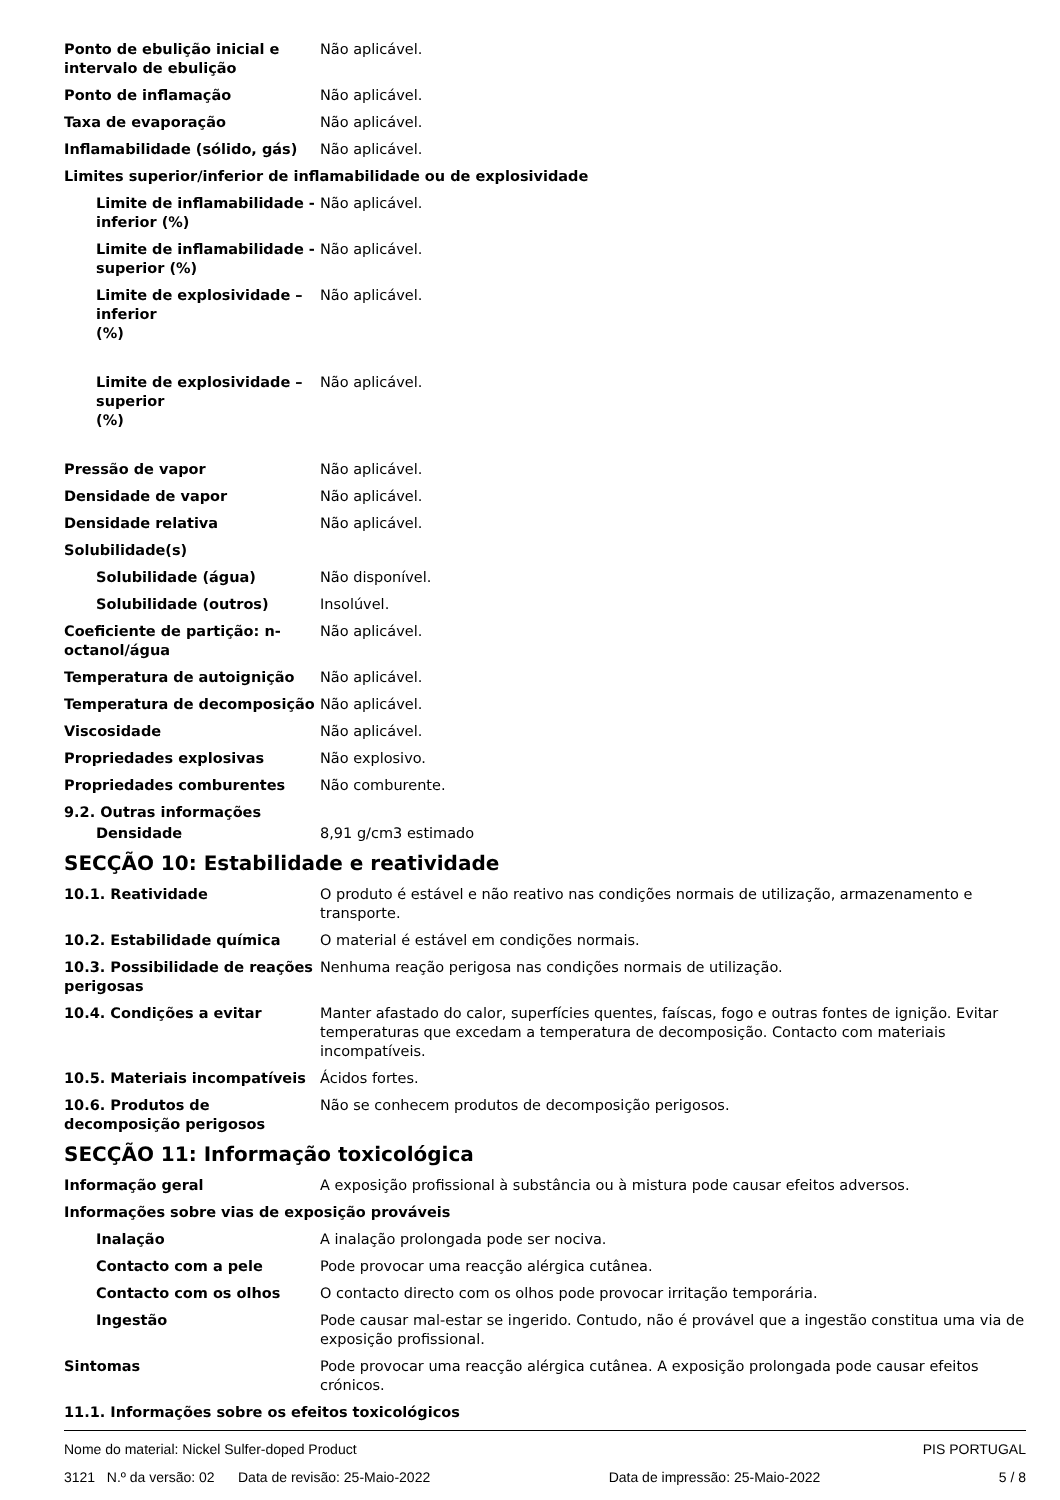Ponto de ebulição inicial e intervalo de ebulição
Não aplicável.
Ponto de inflamação Não aplicável.
Taxa de evaporação Não aplicável.
Inflamabilidade (sólido, gás) Não aplicável.
Limites superior/inferior de inflamabilidade ou de explosividade
Limite de inflamabilidade - inferior (%)
Não aplicável.
Limite de inflamabilidade - superior (%)
Não aplicável.
Limite de explosividade – inferior
(%)
Não aplicável.
Limite de explosividade – superior
(%)
Não aplicável.
Pressão de vapor Não aplicável.
Densidade de vapor Não aplicável.
Densidade relativa Não aplicável.
Solubilidade(s)
Solubilidade (água) Não disponível.
Solubilidade (outros) Insolúvel.
Coeficiente de partição: n-octanol/água
Não aplicável.
Temperatura de autoignição Não aplicável.
Temperatura de decomposição Não aplicável.
Viscosidade Não aplicável.
Propriedades explosivas Não explosivo.
Propriedades comburentes Não comburente.
9.2. Outras informações
Densidade 8,91 g/cm3 estimado
SECÇÃO 10: Estabilidade e reatividade
10.1. Reatividade O produto é estável e não reativo nas condições normais de utilização, armazenamento e transporte.
10.2. Estabilidade química O material é estável em condições normais.
10.3. Possibilidade de reações perigosas
Nenhuma reação perigosa nas condições normais de utilização.
10.4. Condições a evitar Manter afastado do calor, superfícies quentes, faíscas, fogo e outras fontes de ignição. Evitar temperaturas que excedam a temperatura de decomposição. Contacto com materiais incompatíveis.
10.5. Materiais incompatíveis Ácidos fortes.
10.6. Produtos de decomposição perigosos
Não se conhecem produtos de decomposição perigosos.
SECÇÃO 11: Informação toxicológica
Informação geral A exposição profissional à substância ou à mistura pode causar efeitos adversos.
Informações sobre vias de exposição prováveis
Inalação A inalação prolongada pode ser nociva.
Contacto com a pele Pode provocar uma reacção alérgica cutânea.
Contacto com os olhos O contacto directo com os olhos pode provocar irritação temporária.
Ingestão Pode causar mal-estar se ingerido. Contudo, não é provável que a ingestão constitua uma via de exposição profissional.
Sintomas Pode provocar uma reacção alérgica cutânea. A exposição prolongada pode causar efeitos crónicos.
11.1. Informações sobre os efeitos toxicológicos
Nome do material: Nickel Sulfer-doped Product PIS PORTUGAL
3121 N.º da versão: 02 Data de revisão: 25-Maio-2022 Data de impressão: 25-Maio-2022 5 / 8